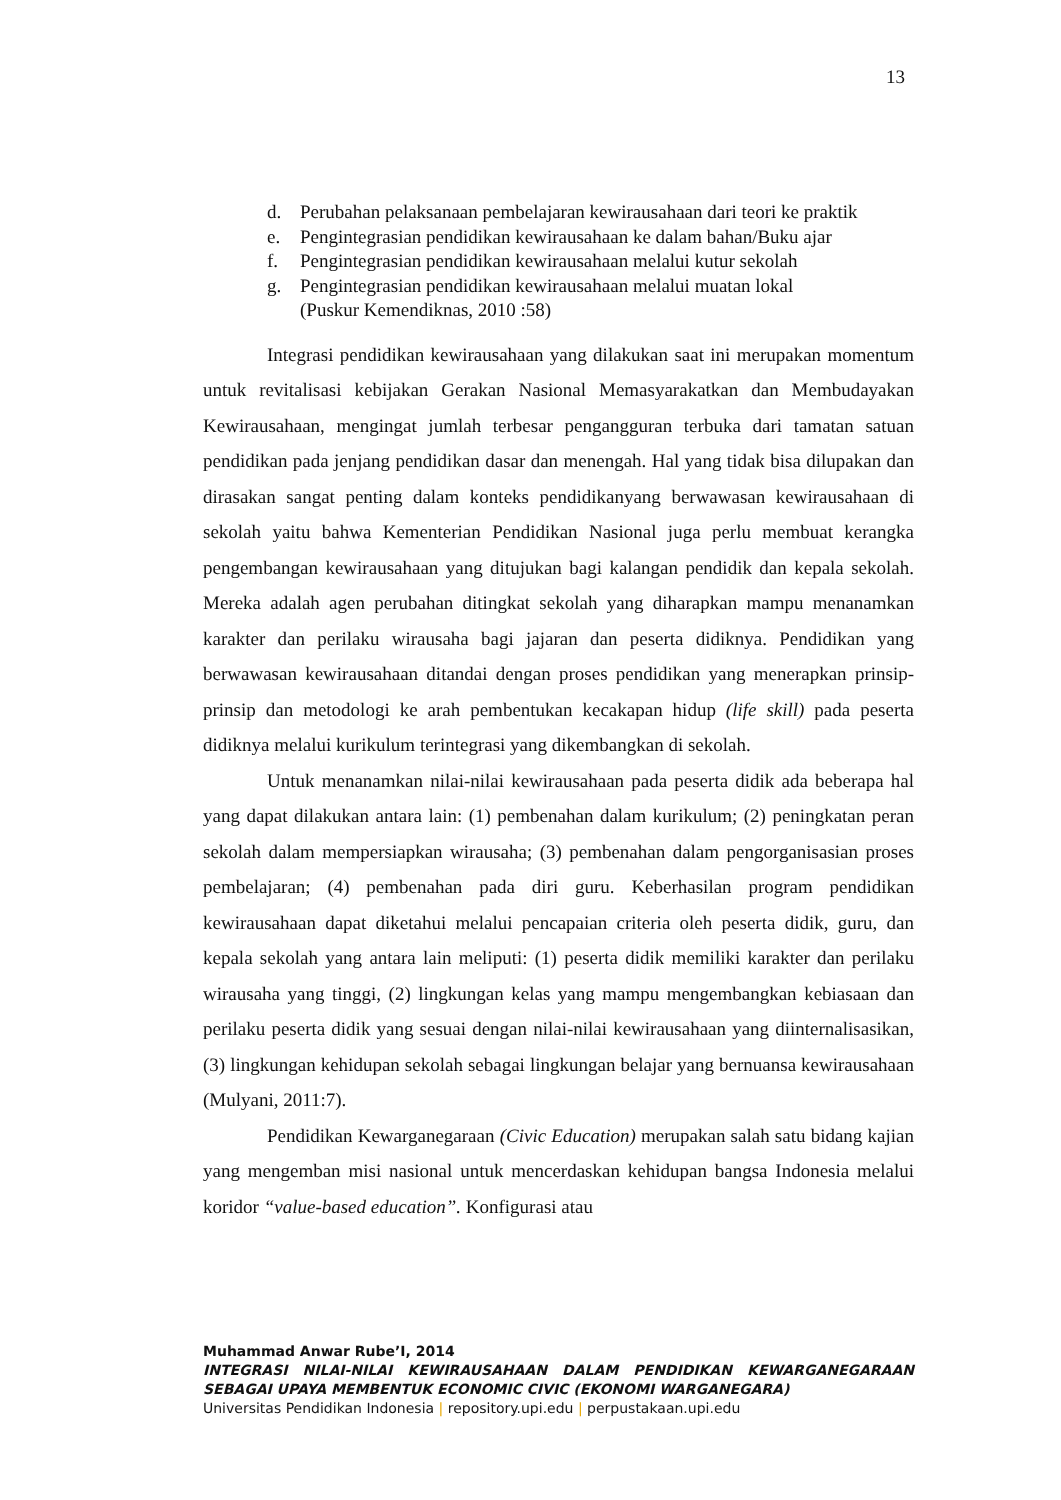13
d. Perubahan pelaksanaan pembelajaran kewirausahaan dari teori ke praktik
e. Pengintegrasian pendidikan kewirausahaan ke dalam bahan/Buku ajar
f. Pengintegrasian pendidikan kewirausahaan melalui kutur sekolah
g. Pengintegrasian pendidikan kewirausahaan melalui muatan lokal
(Puskur Kemendiknas, 2010 :58)
Integrasi pendidikan kewirausahaan yang dilakukan saat ini merupakan momentum untuk revitalisasi kebijakan Gerakan Nasional Memasyarakatkan dan Membudayakan Kewirausahaan, mengingat jumlah terbesar pengangguran terbuka dari tamatan satuan pendidikan pada jenjang pendidikan dasar dan menengah. Hal yang tidak bisa dilupakan dan dirasakan sangat penting dalam konteks pendidikanyang berwawasan kewirausahaan di sekolah yaitu bahwa Kementerian Pendidikan Nasional juga perlu membuat kerangka pengembangan kewirausahaan yang ditujukan bagi kalangan pendidik dan kepala sekolah. Mereka adalah agen perubahan ditingkat sekolah yang diharapkan mampu menanamkan karakter dan perilaku wirausaha bagi jajaran dan peserta didiknya. Pendidikan yang berwawasan kewirausahaan ditandai dengan proses pendidikan yang menerapkan prinsip-prinsip dan metodologi ke arah pembentukan kecakapan hidup (life skill) pada peserta didiknya melalui kurikulum terintegrasi yang dikembangkan di sekolah.
Untuk menanamkan nilai-nilai kewirausahaan pada peserta didik ada beberapa hal yang dapat dilakukan antara lain: (1) pembenahan dalam kurikulum; (2) peningkatan peran sekolah dalam mempersiapkan wirausaha; (3) pembenahan dalam pengorganisasian proses pembelajaran; (4) pembenahan pada diri guru. Keberhasilan program pendidikan kewirausahaan dapat diketahui melalui pencapaian criteria oleh peserta didik, guru, dan kepala sekolah yang antara lain meliputi: (1) peserta didik memiliki karakter dan perilaku wirausaha yang tinggi, (2) lingkungan kelas yang mampu mengembangkan kebiasaan dan perilaku peserta didik yang sesuai dengan nilai-nilai kewirausahaan yang diinternalisasikan, (3) lingkungan kehidupan sekolah sebagai lingkungan belajar yang bernuansa kewirausahaan (Mulyani, 2011:7).
Pendidikan Kewarganegaraan (Civic Education) merupakan salah satu bidang kajian yang mengemban misi nasional untuk mencerdaskan kehidupan bangsa Indonesia melalui koridor “value-based education”. Konfigurasi atau
Muhammad Anwar Rube’I, 2014
INTEGRASI NILAI-NILAI KEWIRAUSAHAAN DALAM PENDIDIKAN KEWARGANEGARAAN SEBAGAI UPAYA MEMBENTUK ECONOMIC CIVIC (EKONOMI WARGANEGARA)
Universitas Pendidikan Indonesia | repository.upi.edu | perpustakaan.upi.edu